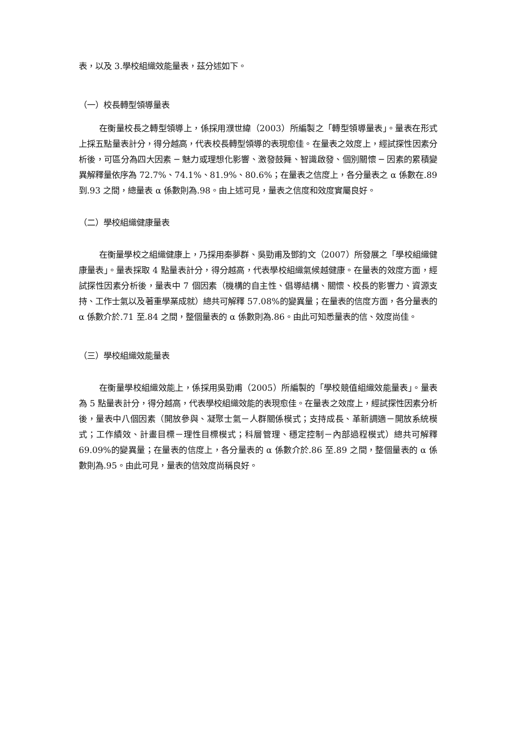表，以及 3.學校組織效能量表，茲分述如下。
（一）校長轉型領導量表
在衡量校長之轉型領導上，係採用濮世緯（2003）所編製之「轉型領導量表」。量表在形式上採五點量表計分，得分越高，代表校長轉型領導的表現愈佳。在量表之效度上，經試探性因素分析後，可區分為四大因素 ─ 魅力或理想化影響、激發鼓舞、智識啟發、個別關懷 ─ 因素的累積變異解釋量依序為 72.7%、74.1%、81.9%、80.6%；在量表之信度上，各分量表之 α 係數在.89 到.93 之間，總量表 α 係數則為.98。由上述可見，量表之信度和效度實屬良好。
（二）學校組織健康量表
在衡量學校之組織健康上，乃採用秦夢群、吳勁甫及鄧鈞文（2007）所發展之「學校組織健康量表」。量表採取 4 點量表計分，得分越高，代表學校組織氣候越健康。在量表的效度方面，經試探性因素分析後，量表中 7 個因素（機構的自主性、倡導結構、關懷、校長的影響力、資源支持、工作士氣以及著重學業成就）總共可解釋 57.08%的變異量；在量表的信度方面，各分量表的 α 係數介於.71 至.84 之間，整個量表的 α 係數則為.86。由此可知悉量表的信、效度尚佳。
（三）學校組織效能量表
在衡量學校組織效能上，係採用吳勁甫（2005）所編製的「學校競值組織效能量表」。量表為 5 點量表計分，得分越高，代表學校組織效能的表現愈佳。在量表之效度上，經試探性因素分析後，量表中八個因素（開放參與、凝聚士氣－人群關係模式；支持成長、革新調適－開放系統模式；工作績效、計畫目標－理性目標模式；科層管理、穩定控制－內部過程模式）總共可解釋 69.09%的變異量；在量表的信度上，各分量表的 α 係數介於.86 至.89 之間，整個量表的 α 係數則為.95。由此可見，量表的信效度尚稱良好。